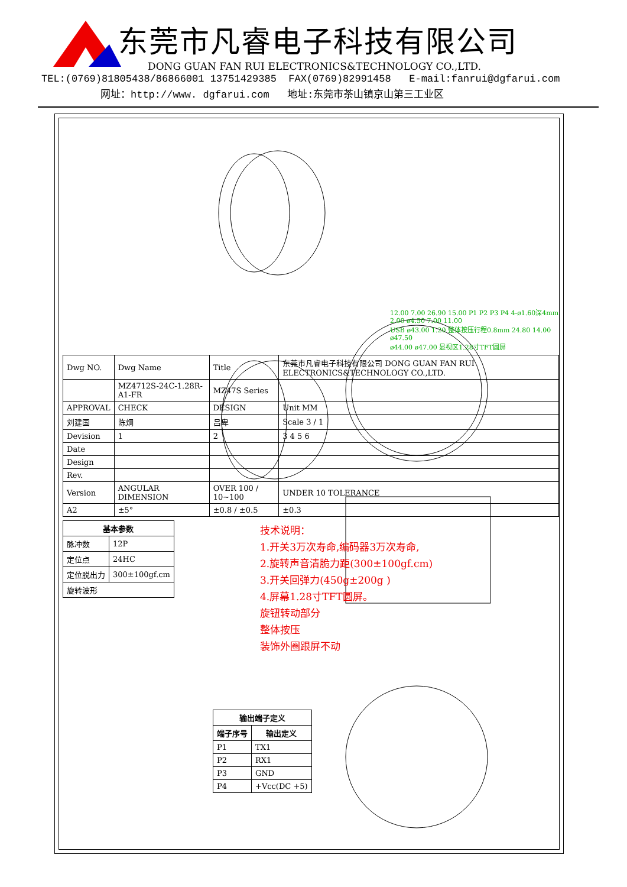东莞市凡睿电子科技有限公司
DONG GUAN FAN RUI ELECTRONICS&TECHNOLOGY CO.,LTD.
TEL:(0769)81805438/86866001 13751429385 FAX(0769)82991458 E-mail:fanrui@dgfarui.com
网址：http://www. dgfarui.com 地址:东莞市茶山镇京山第三工业区
| Dwg NO. | Dwg Name | Title | 东莞市凡睿电子科技有限公司 DONG GUAN FAN RUI ELECTRONICS&TECHNOLOGY CO.,LTD. |
| | MZ4712S-24C-1.28R-A1-FR | MZ47S Series | |
| APPROVAL | CHECK | DESIGN | Unit MM |
| 刘建国 | 陈炯 | 吕卑 | Scale 3 / 1 |
| Devision | 1 | 2 | 3 4 5 6 |
| Date | | | |
| Design | | | |
| Rev. | | | |
| Version | ANGULAR DIMENSION | OVER 100 / 10~100 | UNDER 10 TOLERANCE |
| A2 | ±5° | ±0.8 / ±0.5 | ±0.3 |
| 基本参数 | |
| --- | --- |
| 脉冲数 | 12P |
| 定位点 | 24HC |
| 定位脱出力 | 300±100gf.cm |
| 旋转波形 | |
技术说明：
1.开关3万次寿命,编码器3万次寿命,
2.旋转声音清脆力距(300±100gf.cm)
3.开关回弹力(450g±200g )
4.屏幕1.28寸TFT圆屏。
旋钮转动部分
整体按压
装饰外圈跟屏不动
| 输出端子定义 | |
| --- | --- |
| 端子序号 | 输出定义 |
| P1 | TX1 |
| P2 | RX1 |
| P3 | GND |
| P4 | +Vcc(DC +5) |
12.00 7.00 26.90 15.00 P1 P2 P3 P4 4-ø1.60深4mm 2.00 ø4.50 7.00 11.00
USB ø43.00 1.20 整体按压行程0.8mm 24.80 14.00 ø47.50
ø44.00 ø47.00 显视区1.28寸TFT圆屏